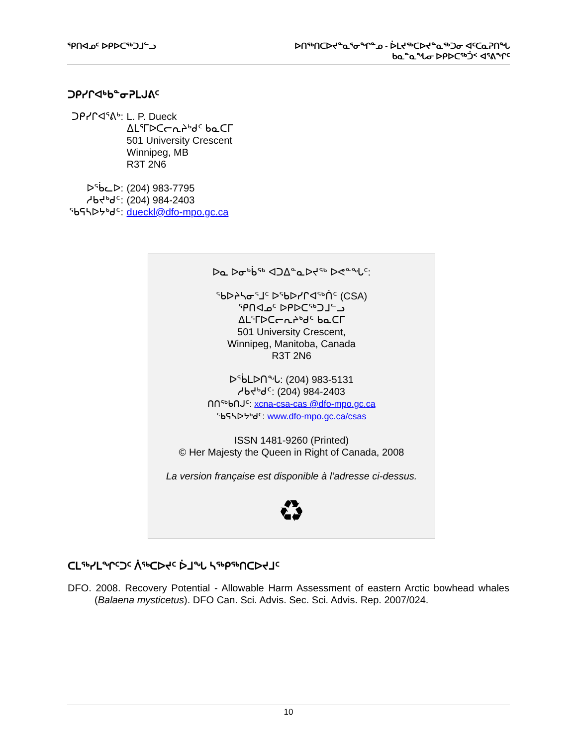ᕿᑎᐊᓄᑦ ᐅᑭᐅᑕᖅᑐᒧᓪᓗ ᐅᑎᖅᑎᑕᐅᔪᓐᓇᕐᓂᖏᓐᓄ - ᐆᒪᔪᖅᑕᐅᔪᓐᓇᖅᑐᓂ ᐊᑦᑕᓇᕈᑎᖓ
ᑲᓇᓐᓇᖓᓂ ᐅᑭᐅᑕᖅᑑᑉ ᐊᕐᕕᖏᑦ
ᑐᑭᓯᒋᐊᒃᑲᓐᓂᕈᒪᒍᕕᑦ
ᑐᑭᓯᒋᐊᕐᕕᒃ: L. P. Dueck
ᐃᒪᕐᒥᐅᑕᓕᕆᔨᒃᑯᑦ ᑲᓇᑕᒥ
501 University Crescent
Winnipeg, MB
R3T 2N6
ᐅᖄᓚᐅ: (204) 983-7795
ᓱᑲᔪᒃᑯᑦ: (204) 984-2403
ᖃᕋᓴᐅᔭᒃᑯᑦ: dueckl@dfo-mpo.gc.ca
ᐅᓇ ᐅᓂᒃᑳᖅ ᐊᑐᐃᓐᓇᐅᔪᖅ ᐅᕙᓐᖓᑦ:
ᖃᐅᔨᓴᓂᕐᒧᑦ ᐅᖃᐅᓯᒋᐊᖅᑏᑦ (CSA)
ᕿᑎᐊᓄᑦ ᐅᑭᐅᑕᖅᑐᒧᓪᓗ
ᐃᒪᕐᒥᐅᑕᓕᕆᔨᒃᑯᑦ ᑲᓇᑕᒥ
501 University Crescent,
Winnipeg, Manitoba, Canada
R3T 2N6
ᐅᖄᒪᐅᑎᖓ: (204) 983-5131
ᓱᑲᔪᒃᑯᑦ: (204) 984-2403
ᑎᑎᖅᑲᑎᒍᑦ: xcna-csa-cas @dfo-mpo.gc.ca
ᖃᕋᓴᐅᔭᒃᑯᑦ: www.dfo-mpo.gc.ca/csas
ISSN 1481-9260 (Printed)
© Her Majesty the Queen in Right of Canada, 2008
La version française est disponible à l’adresse ci-dessus.
♻
ᑕᒪᖅᓯᒪᖏᑦᑐᑦ ᐲᖅᑕᐅᔪᑦ ᐆᒧᖓ ᓴᖅᑭᖅᑎᑕᐅᔪᒧᑦ
DFO. 2008. Recovery Potential - Allowable Harm Assessment of eastern Arctic bowhead whales (Balaena mysticetus). DFO Can. Sci. Advis. Sec. Sci. Advis. Rep. 2007/024.
10